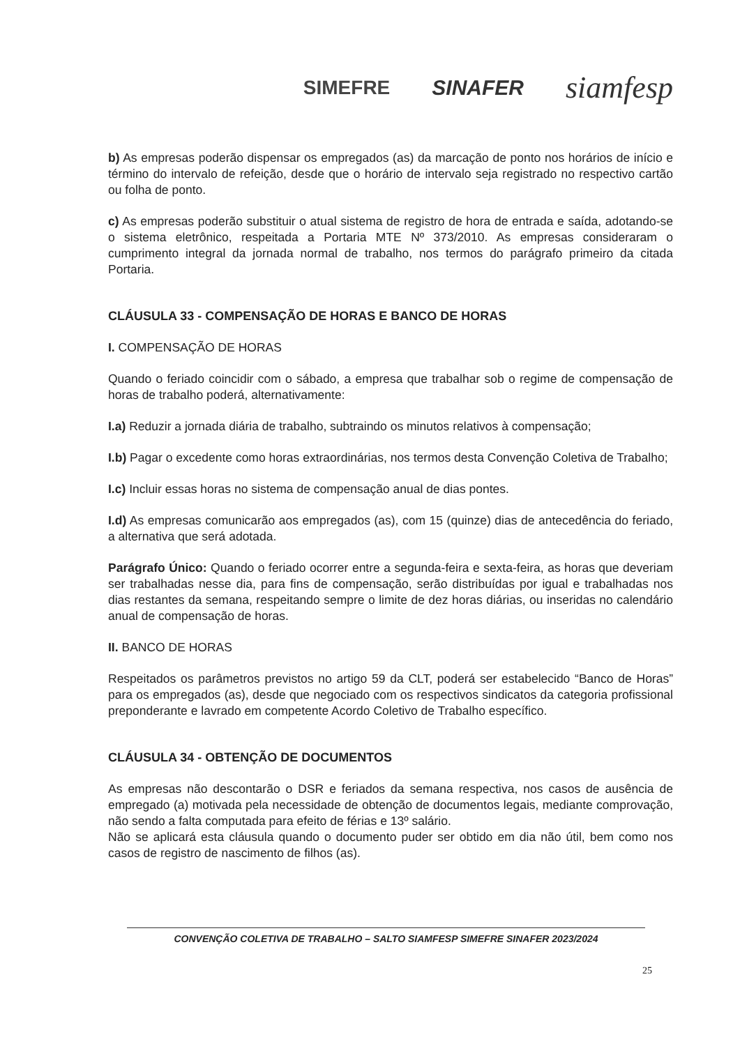SIMEFRE SINAFER siamfesp
b) As empresas poderão dispensar os empregados (as) da marcação de ponto nos horários de início e término do intervalo de refeição, desde que o horário de intervalo seja registrado no respectivo cartão ou folha de ponto.
c) As empresas poderão substituir o atual sistema de registro de hora de entrada e saída, adotando-se o sistema eletrônico, respeitada a Portaria MTE Nº 373/2010. As empresas consideraram o cumprimento integral da jornada normal de trabalho, nos termos do parágrafo primeiro da citada Portaria.
CLÁUSULA 33 - COMPENSAÇÃO DE HORAS E BANCO DE HORAS
I. COMPENSAÇÃO DE HORAS
Quando o feriado coincidir com o sábado, a empresa que trabalhar sob o regime de compensação de horas de trabalho poderá, alternativamente:
I.a) Reduzir a jornada diária de trabalho, subtraindo os minutos relativos à compensação;
I.b) Pagar o excedente como horas extraordinárias, nos termos desta Convenção Coletiva de Trabalho;
I.c) Incluir essas horas no sistema de compensação anual de dias pontes.
I.d) As empresas comunicarão aos empregados (as), com 15 (quinze) dias de antecedência do feriado, a alternativa que será adotada.
Parágrafo Único: Quando o feriado ocorrer entre a segunda-feira e sexta-feira, as horas que deveriam ser trabalhadas nesse dia, para fins de compensação, serão distribuídas por igual e trabalhadas nos dias restantes da semana, respeitando sempre o limite de dez horas diárias, ou inseridas no calendário anual de compensação de horas.
II. BANCO DE HORAS
Respeitados os parâmetros previstos no artigo 59 da CLT, poderá ser estabelecido “Banco de Horas” para os empregados (as), desde que negociado com os respectivos sindicatos da categoria profissional preponderante e lavrado em competente Acordo Coletivo de Trabalho específico.
CLÁUSULA 34 - OBTENÇÃO DE DOCUMENTOS
As empresas não descontarão o DSR e feriados da semana respectiva, nos casos de ausência de empregado (a) motivada pela necessidade de obtenção de documentos legais, mediante comprovação, não sendo a falta computada para efeito de férias e 13º salário.
Não se aplicará esta cláusula quando o documento puder ser obtido em dia não útil, bem como nos casos de registro de nascimento de filhos (as).
CONVENÇÃO COLETIVA DE TRABALHO – SALTO SIAMFESP SIMEFRE SINAFER 2023/2024
25